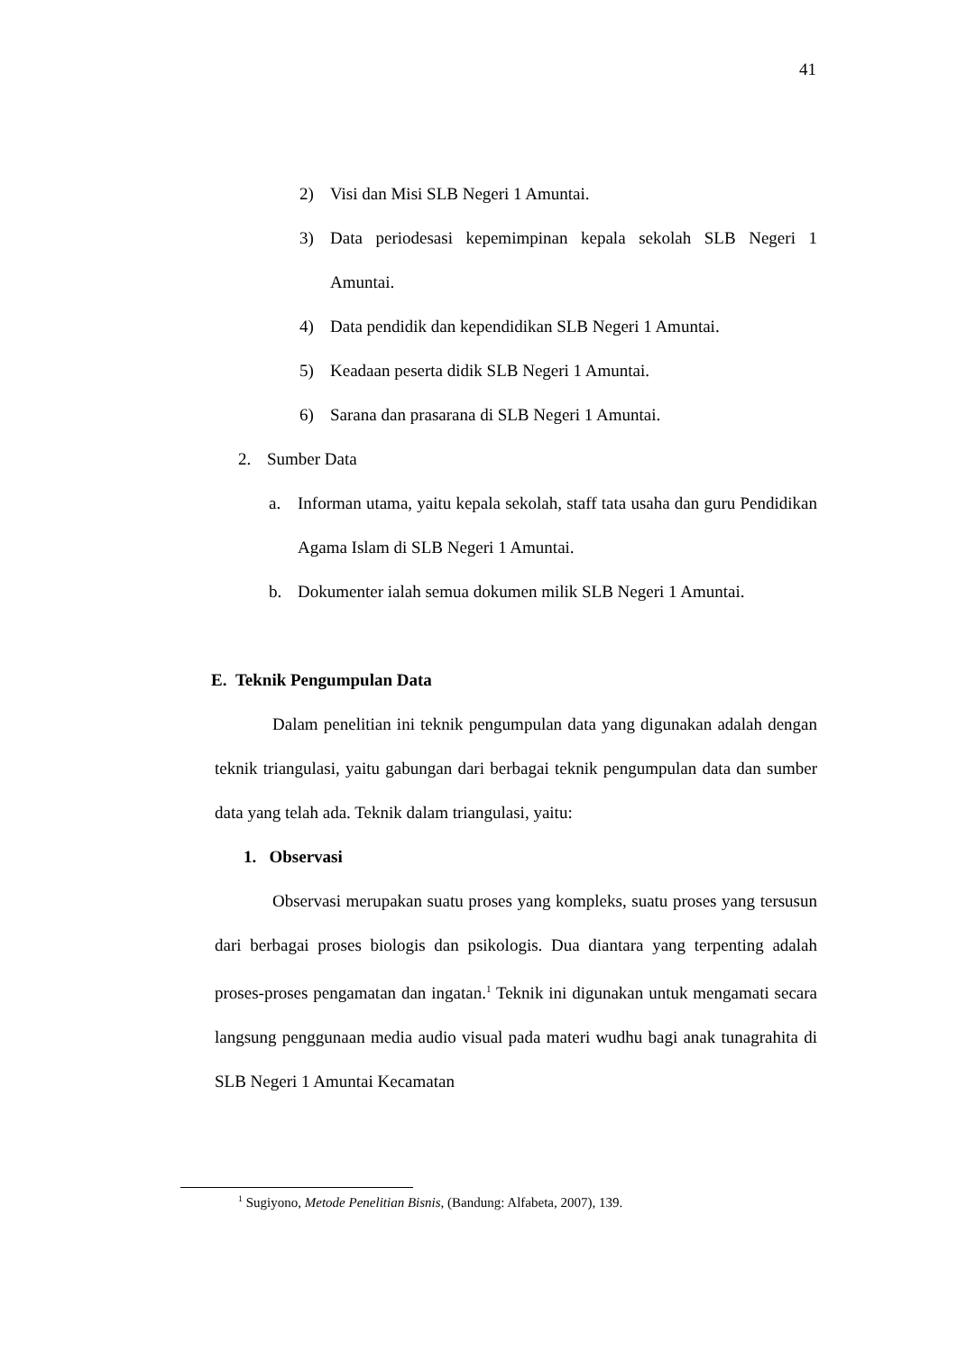41
2) Visi dan Misi SLB Negeri 1 Amuntai.
3) Data periodesasi kepemimpinan kepala sekolah SLB Negeri 1 Amuntai.
4) Data pendidik dan kependidikan SLB Negeri 1 Amuntai.
5) Keadaan peserta didik SLB Negeri 1 Amuntai.
6) Sarana dan prasarana di SLB Negeri 1 Amuntai.
2. Sumber Data
a. Informan utama, yaitu kepala sekolah, staff tata usaha dan guru Pendidikan Agama Islam di SLB Negeri 1 Amuntai.
b. Dokumenter ialah semua dokumen milik SLB Negeri 1 Amuntai.
E. Teknik Pengumpulan Data
Dalam penelitian ini teknik pengumpulan data yang digunakan adalah dengan teknik triangulasi, yaitu gabungan dari berbagai teknik pengumpulan data dan sumber data yang telah ada. Teknik dalam triangulasi, yaitu:
1. Observasi
Observasi merupakan suatu proses yang kompleks, suatu proses yang tersusun dari berbagai proses biologis dan psikologis. Dua diantara yang terpenting adalah proses-proses pengamatan dan ingatan.<sup>1</sup> Teknik ini digunakan untuk mengamati secara langsung penggunaan media audio visual pada materi wudhu bagi anak tunagrahita di SLB Negeri 1 Amuntai Kecamatan
<sup>1</sup> Sugiyono, Metode Penelitian Bisnis, (Bandung: Alfabeta, 2007), 139.